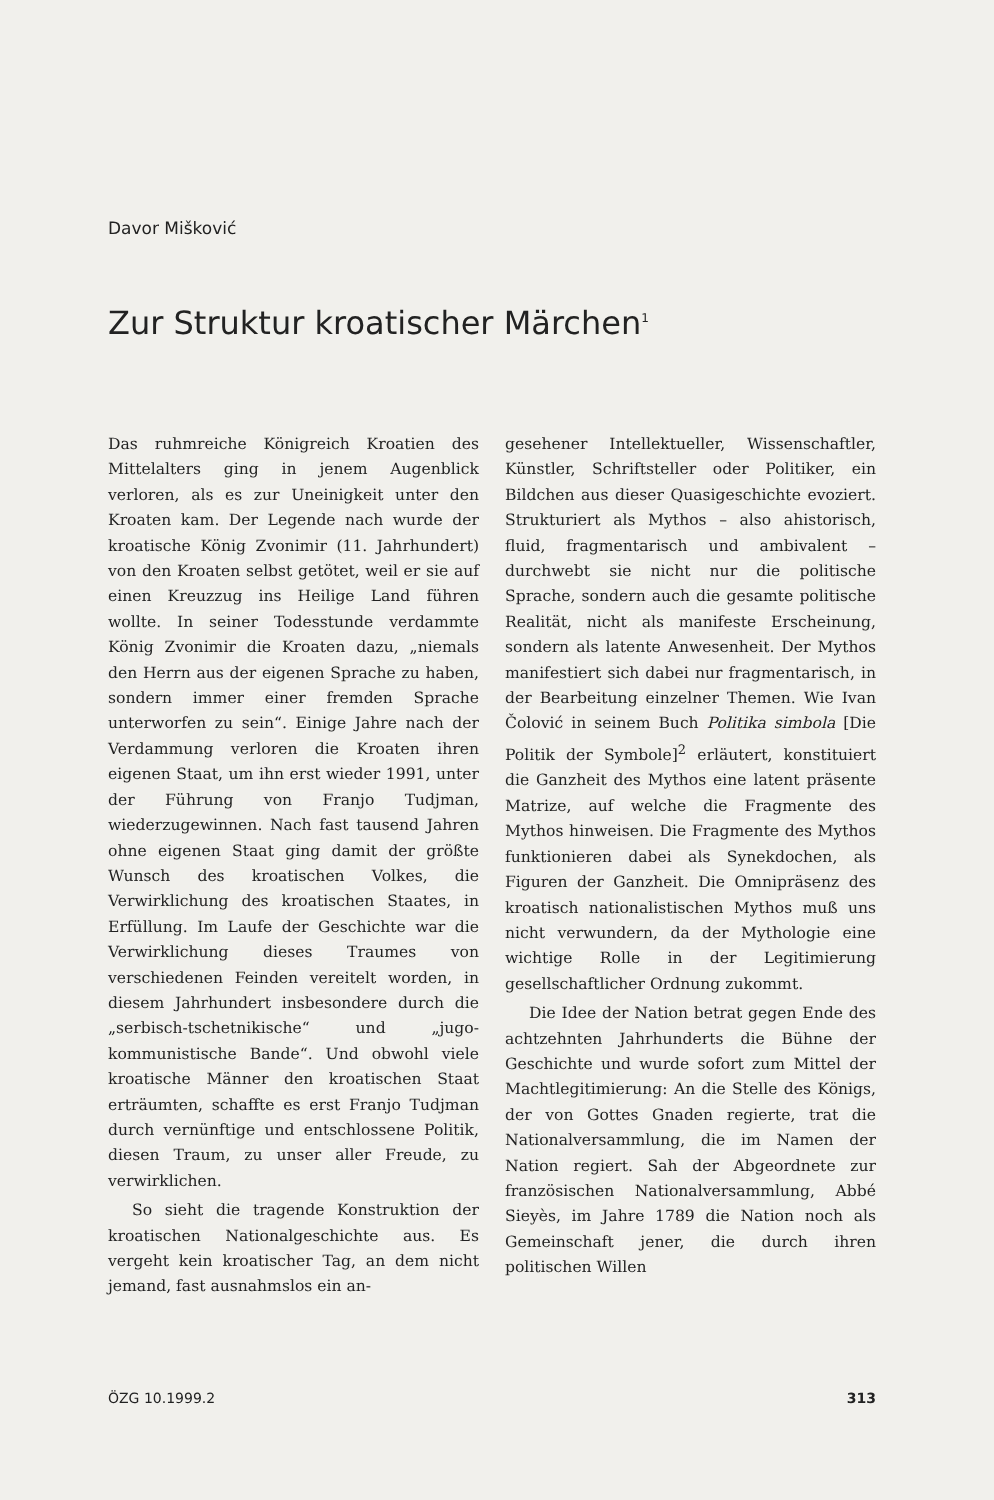Davor Mišković
Zur Struktur kroatischer Märchen<sup>1</sup>
Das ruhmreiche Königreich Kroatien des Mittelalters ging in jenem Augenblick verloren, als es zur Uneinigkeit unter den Kroaten kam. Der Legende nach wurde der kroatische König Zvonimir (11. Jahrhundert) von den Kroaten selbst getötet, weil er sie auf einen Kreuzzug ins Heilige Land führen wollte. In seiner Todesstunde verdammte König Zvonimir die Kroaten dazu, „niemals den Herrn aus der eigenen Sprache zu haben, sondern immer einer fremden Sprache unterworfen zu sein“. Einige Jahre nach der Verdammung verloren die Kroaten ihren eigenen Staat, um ihn erst wieder 1991, unter der Führung von Franjo Tudjman, wiederzugewinnen. Nach fast tausend Jahren ohne eigenen Staat ging damit der größte Wunsch des kroatischen Volkes, die Verwirklichung des kroatischen Staates, in Erfüllung. Im Laufe der Geschichte war die Verwirklichung dieses Traumes von verschiedenen Feinden vereitelt worden, in diesem Jahrhundert insbesondere durch die „serbisch-tschetnikische“ und „jugo-kommunistische Bande“. Und obwohl viele kroatische Männer den kroatischen Staat erträumten, schaffte es erst Franjo Tudjman durch vernünftige und entschlossene Politik, diesen Traum, zu unser aller Freude, zu verwirklichen.
So sieht die tragende Konstruktion der kroatischen Nationalgeschichte aus. Es vergeht kein kroatischer Tag, an dem nicht jemand, fast ausnahmslos ein an-
gesehener Intellektueller, Wissenschaftler, Künstler, Schriftsteller oder Politiker, ein Bildchen aus dieser Quasigeschichte evoziert. Strukturiert als Mythos – also ahistorisch, fluid, fragmentarisch und ambivalent – durchwebt sie nicht nur die politische Sprache, sondern auch die gesamte politische Realität, nicht als manifeste Erscheinung, sondern als latente Anwesenheit. Der Mythos manifestiert sich dabei nur fragmentarisch, in der Bearbeitung einzelner Themen. Wie Ivan Čolović in seinem Buch Politika simbola [Die Politik der Symbole]<sup>2</sup> erläutert, konstituiert die Ganzheit des Mythos eine latent präsente Matrize, auf welche die Fragmente des Mythos hinweisen. Die Fragmente des Mythos funktionieren dabei als Synekdochen, als Figuren der Ganzheit. Die Omnipräsenz des kroatisch nationalistischen Mythos muß uns nicht verwundern, da der Mythologie eine wichtige Rolle in der Legitimierung gesellschaftlicher Ordnung zukommt.
Die Idee der Nation betrat gegen Ende des achtzehnten Jahrhunderts die Bühne der Geschichte und wurde sofort zum Mittel der Machtlegitimierung: An die Stelle des Königs, der von Gottes Gnaden regierte, trat die Nationalversammlung, die im Namen der Nation regiert. Sah der Abgeordnete zur französischen Nationalversammlung, Abbé Sieyès, im Jahre 1789 die Nation noch als Gemeinschaft jener, die durch ihren politischen Willen
ÖZG 10.1999.2 313